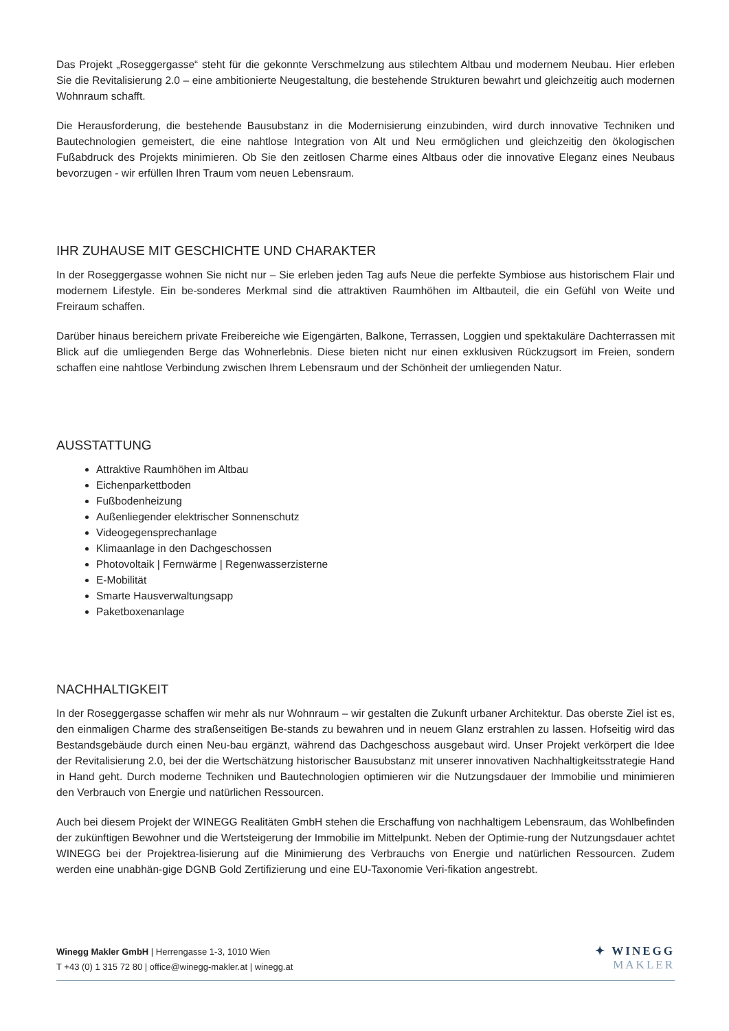Das Projekt „Roseggergasse“ steht für die gekonnte Verschmelzung aus stilechtem Altbau und modernem Neubau. Hier erleben Sie die Revitalisierung 2.0 – eine ambitionierte Neugestaltung, die bestehende Strukturen bewahrt und gleichzeitig auch modernen Wohnraum schafft.
Die Herausforderung, die bestehende Bausubstanz in die Modernisierung einzubinden, wird durch innovative Techniken und Bautechnologien gemeistert, die eine nahtlose Integration von Alt und Neu ermöglichen und gleichzeitig den ökologischen Fußabdruck des Projekts minimieren. Ob Sie den zeitlosen Charme eines Altbaus oder die innovative Eleganz eines Neubaus bevorzugen - wir erfüllen Ihren Traum vom neuen Lebensraum.
IHR ZUHAUSE MIT GESCHICHTE UND CHARAKTER
In der Roseggergasse wohnen Sie nicht nur – Sie erleben jeden Tag aufs Neue die perfekte Symbiose aus historischem Flair und modernem Lifestyle. Ein be-sonderes Merkmal sind die attraktiven Raumhöhen im Altbauteil, die ein Gefühl von Weite und Freiraum schaffen.
Darüber hinaus bereichern private Freibereiche wie Eigengärten, Balkone, Terrassen, Loggien und spektakuläre Dachterrassen mit Blick auf die umliegenden Berge das Wohnerlebnis. Diese bieten nicht nur einen exklusiven Rückzugsort im Freien, sondern schaffen eine nahtlose Verbindung zwischen Ihrem Lebensraum und der Schönheit der umliegenden Natur.
AUSSTATTUNG
Attraktive Raumhöhen im Altbau
Eichenparkettboden
Fußbodenheizung
Außenliegender elektrischer Sonnenschutz
Videogegensprechanlage
Klimaanlage in den Dachgeschossen
Photovoltaik | Fernwärme | Regenwasserzisterne
E-Mobilität
Smarte Hausverwaltungsapp
Paketboxenanlage
NACHHALTIGKEIT
In der Roseggergasse schaffen wir mehr als nur Wohnraum – wir gestalten die Zukunft urbaner Architektur. Das oberste Ziel ist es, den einmaligen Charme des straßenseitigen Be-stands zu bewahren und in neuem Glanz erstrahlen zu lassen. Hofseitig wird das Bestandsgebäude durch einen Neu-bau ergänzt, während das Dachgeschoss ausgebaut wird. Unser Projekt verkörpert die Idee der Revitalisierung 2.0, bei der die Wertschätzung historischer Bausubstanz mit unserer innovativen Nachhaltigkeitsstrategie Hand in Hand geht. Durch moderne Techniken und Bautechnologien optimieren wir die Nutzungsdauer der Immobilie und minimieren den Verbrauch von Energie und natürlichen Ressourcen.
Auch bei diesem Projekt der WINEGG Realitäten GmbH stehen die Erschaffung von nachhaltigem Lebensraum, das Wohlbefinden der zukünftigen Bewohner und die Wertsteigerung der Immobilie im Mittelpunkt. Neben der Optimie-rung der Nutzungsdauer achtet WINEGG bei der Projektrea-lisierung auf die Minimierung des Verbrauchs von Energie und natürlichen Ressourcen. Zudem werden eine unabhän-gige DGNB Gold Zertifizierung und eine EU-Taxonomie Veri-fikation angestrebt.
Winegg Makler GmbH | Herrengasse 1-3, 1010 Wien
T +43 (0) 1 315 72 80 | office@winegg-makler.at | winegg.at
✦ WINEGG
MAKLER